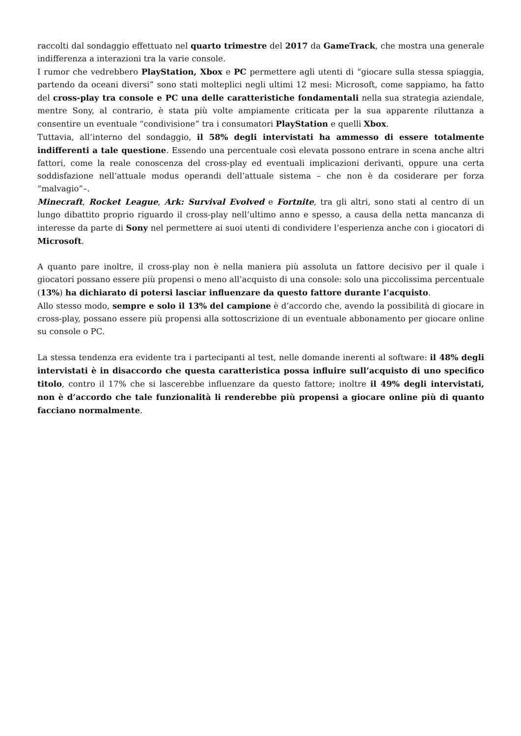raccolti dal sondaggio effettuato nel quarto trimestre del 2017 da GameTrack, che mostra una generale indifferenza a interazioni tra la varie console.
I rumor che vedrebbero PlayStation, Xbox e PC permettere agli utenti di “giocare sulla stessa spiaggia, partendo da oceani diversi” sono stati molteplici negli ultimi 12 mesi: Microsoft, come sappiamo, ha fatto del cross-play tra console e PC una delle caratteristiche fondamentali nella sua strategia aziendale, mentre Sony, al contrario, è stata più volte ampiamente criticata per la sua apparente riluttanza a consentire un eventuale “condivisione” tra i consumatori PlayStation e quelli Xbox.
Tuttavia, all’interno del sondaggio, il 58% degli intervistati ha ammesso di essere totalmente indifferenti a tale questione. Essendo una percentuale così elevata possono entrare in scena anche altri fattori, come la reale conoscenza del cross-play ed eventuali implicazioni derivanti, oppure una certa soddisfazione nell’attuale modus operandi dell’attuale sistema – che non è da cosiderare per forza “malvagio”–.
Minecraft, Rocket League, Ark: Survival Evolved e Fortnite, tra gli altri, sono stati al centro di un lungo dibattito proprio riguardo il cross-play nell’ultimo anno e spesso, a causa della netta mancanza di interesse da parte di Sony nel permettere ai suoi utenti di condividere l’esperienza anche con i giocatori di Microsoft.
A quanto pare inoltre, il cross-play non è nella maniera più assoluta un fattore decisivo per il quale i giocatori possano essere più propensi o meno all’acquisto di una console: solo una piccolissima percentuale (13%) ha dichiarato di potersi lasciar influenzare da questo fattore durante l’acquisto.
Allo stesso modo, sempre e solo il 13% del campione è d’accordo che, avendo la possibilità di giocare in cross-play, possano essere più propensi alla sottoscrizione di un eventuale abbonamento per giocare online su console o PC.
La stessa tendenza era evidente tra i partecipanti al test, nelle domande inerenti al software: il 48% degli intervistati è in disaccordo che questa caratteristica possa influire sull’acquisto di uno specifico titolo, contro il 17% che si lascerebbe influenzare da questo fattore; inoltre il 49% degli intervistati, non è d’accordo che tale funzionalità li renderebbe più propensi a giocare online più di quanto facciano normalmente.